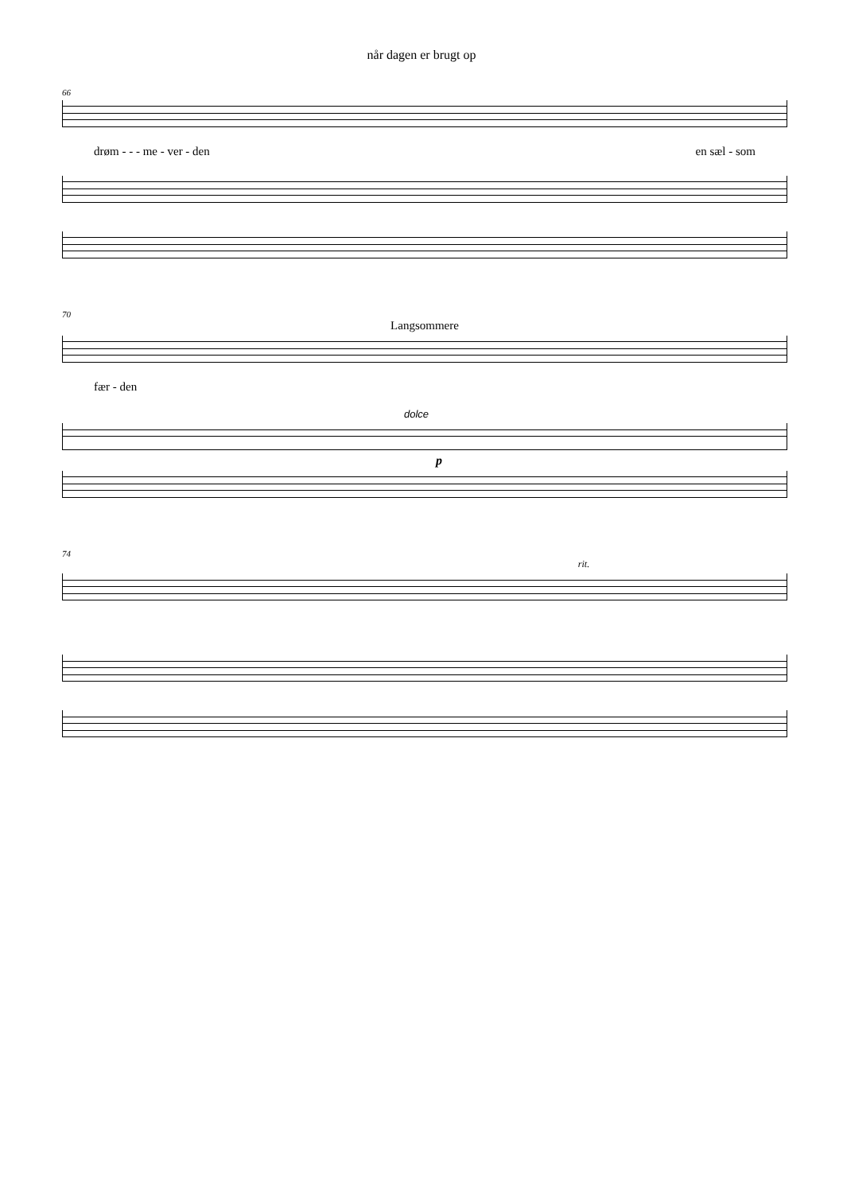når dagen er brugt op
66
drøm - - - me - ver - den en sæl - som
70
Langsommere
fær - den
dolce
p
74
rit.